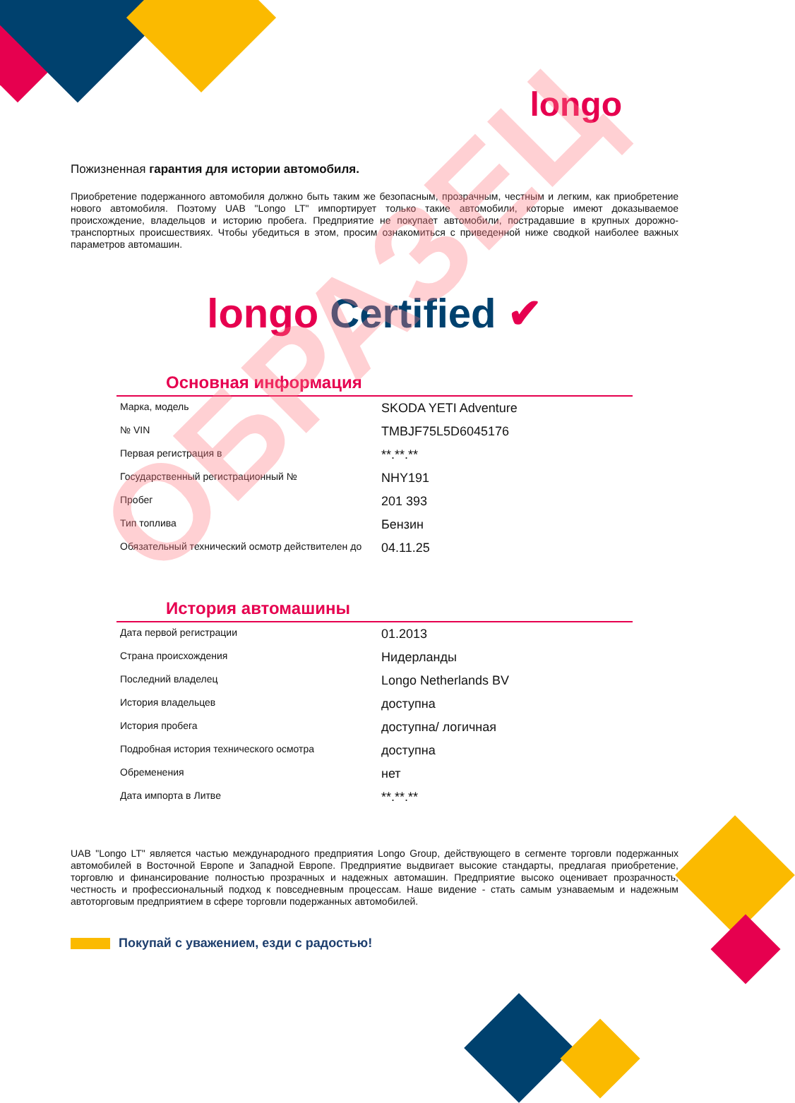longo
Пожизненная гарантия для истории автомобиля.
Приобретение подержанного автомобиля должно быть таким же безопасным, прозрачным, честным и легким, как приобретение нового автомобиля. Поэтому UAB "Longo LT" импортирует только такие автомобили, которые имеют доказываемое происхождение, владельцов и историю пробега. Предприятие не покупает автомобили, пострадавшие в крупных дорожно-транспортных происшествиях. Чтобы убедиться в этом, просим ознакомиться с приведенной ниже сводкой наиболее важных параметров автомашин.
longo Certified ✔
Основная информация
| Марка, модель | SKODA YETI Adventure |
| № VIN | TMBJF75L5D6045176 |
| Первая регистрация в | **.**.** |
| Государственный регистрационный № | NHY191 |
| Пробег | 201 393 |
| Тип топлива | Бензин |
| Обязательный технический осмотр действителен до | 04.11.25 |
История автомашины
| Дата первой регистрации | 01.2013 |
| Страна происхождения | Нидерланды |
| Последний владелец | Longo Netherlands BV |
| История владельцев | доступна |
| История пробега | доступна/ логичная |
| Подробная история технического осмотра | доступна |
| Обременения | нет |
| Дата импорта в Литве | **.**.** |
UAB "Longo LT" является частью международного предприятия Longo Group, действующего в сегменте торговли подержанных автомобилей в Восточной Европе и Западной Европе. Предприятие выдвигает высокие стандарты, предлагая приобретение, торговлю и финансирование полностью прозрачных и надежных автомашин. Предприятие высоко оценивает прозрачность, честность и профессиональный подход к повседневным процессам. Наше видение - стать самым узнаваемым и надежным автоторговым предприятием в сфере торговли подержанных автомобилей.
Покупай с уважением, езди с радостью!
ОБРАЗЕЦ